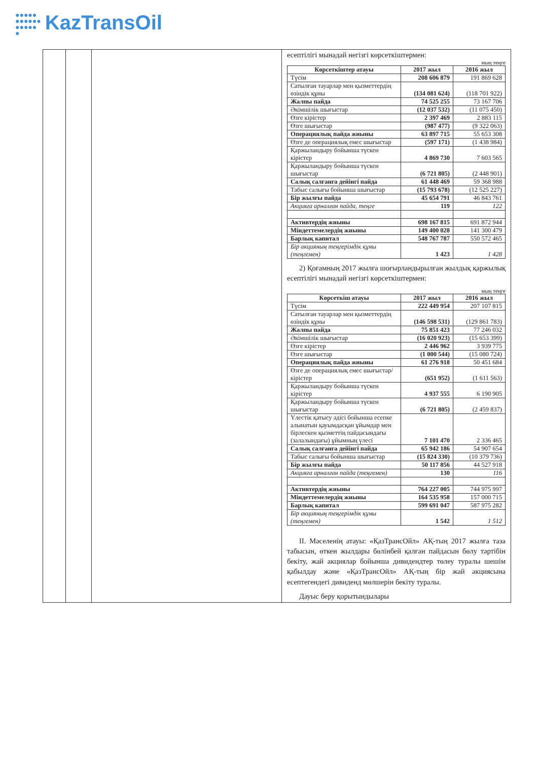●●●●●
●●●●●●
●●●●●
● KazTransOil
| | | | есептілігі мынадай негізгі көрсеткіштермен: мың теңге / Көрсеткіштер атауы / 2017 жыл / 2016 жыл / / --- / --- / --- / / Түсім / 208 606 879 / 191 869 628 / / Сатылған тауарлар мен қызметтердің өзіндік құны / (134 081 624) / (118 701 922) / / Жалпы пайда / 74 525 255 / 73 167 706 / / Әкімшілік шығыстар / (12 037 532) / (11 075 450) / / Өзге кірістер / 2 397 469 / 2 883 115 / / Өзге шығыстар / (987 477) / (9 322 063) / / Операциялық пайда жиыны / 63 897 715 / 55 653 308 / / Өзге де операциялық емес шығыстар / (597 171) / (1 438 984) / / Қаржыландыру бойынша түскен кірістер / 4 869 730 / 7 603 565 / / Қаржыландыру бойынша түскен шығыстар / (6 721 805) / (2 448 901) / / Салық салғанға дейінгі пайда / 61 448 469 / 59 368 988 / / Табыс салығы бойынша шығыстар / (15 793 678) / (12 525 227) / / Бір жылғы пайда / 45 654 791 / 46 843 761 / / Акцияға арналған пайда, теңге / 119 / 122 / / Активтердің жиыны / 698 167 815 / 691 872 944 / / Міндеттемелердің жиыны / 149 400 028 / 141 300 479 / / Барлық капитал / 548 767 787 / 550 572 465 / / Бір акцияның теңгерімдік құны (теңгемен) / 1 423 / 1 428 / 2) Қоғамның 2017 жылға шоғырландырылған жылдық қаржылық есептілігі мынадай негізгі көрсеткіштермен: мың теңге / Көрсеткіш атауы / 2017 жыл / 2016 жыл / / --- / --- / --- / / Түсім / 222 449 954 / 207 107 815 / / Сатылған тауарлар мен қызметтердің өзіндік құны / (146 598 531) / (129 861 783) / / Жалпы пайда / 75 851 423 / 77 246 032 / / Әкімшілік шығыстар / (16 020 923) / (15 653 399) / / Өзге кірістер / 2 446 962 / 3 939 775 / / Өзге шығыстар / (1 000 544) / (15 080 724) / / Операциялық пайда жиыны / 61 276 918 / 50 451 684 / / Өзге де операциялық емес шығыстар/кірістер / (651 952) / (1 611 563) / / Қаржыландыру бойынша түскен кірістер / 4 937 555 / 6 190 905 / / Қаржыландыру бойынша түскен шығыстар / (6 721 805) / (2 459 837) / / Үлестік қатысу әдісі бойынша есепке алынатын қауымдасқан ұйымдар мен бірлескен қызметтің пайдасындағы (залалындағы) ұйымның үлесі / 7 101 470 / 2 336 465 / / Салық салғанға дейінгі пайда / 65 942 186 / 54 907 654 / / Табыс салығы бойынша шығыстар / (15 824 330) / (10 379 736) / / Бір жылғы пайда / 50 117 856 / 44 527 918 / / Акцияға арналған пайда (теңгемен) / 130 / 116 / / Активтердің жиыны / 764 227 005 / 744 975 997 / / Міндеттемелердің жиыны / 164 535 958 / 157 000 715 / / Барлық капитал / 599 691 047 / 587 975 282 / / Бір акцияның теңгерімдік құны (теңгемен) / 1 542 / 1 512 / II. Мәселенің атауы: «ҚазТрансОйл» АҚ-тың 2017 жылға таза табысын, өткен жылдары бөлінбей қалған пайдасын бөлу тәртібін бекіту, жай акциялар бойынша дивидендтер төлеу туралы шешім қабылдау және «ҚазТрансОйл» АҚ-тың бір жай акциясына есептегендегі дивиденд мөлшерін бекіту туралы. Дауыс беру қорытындылары |